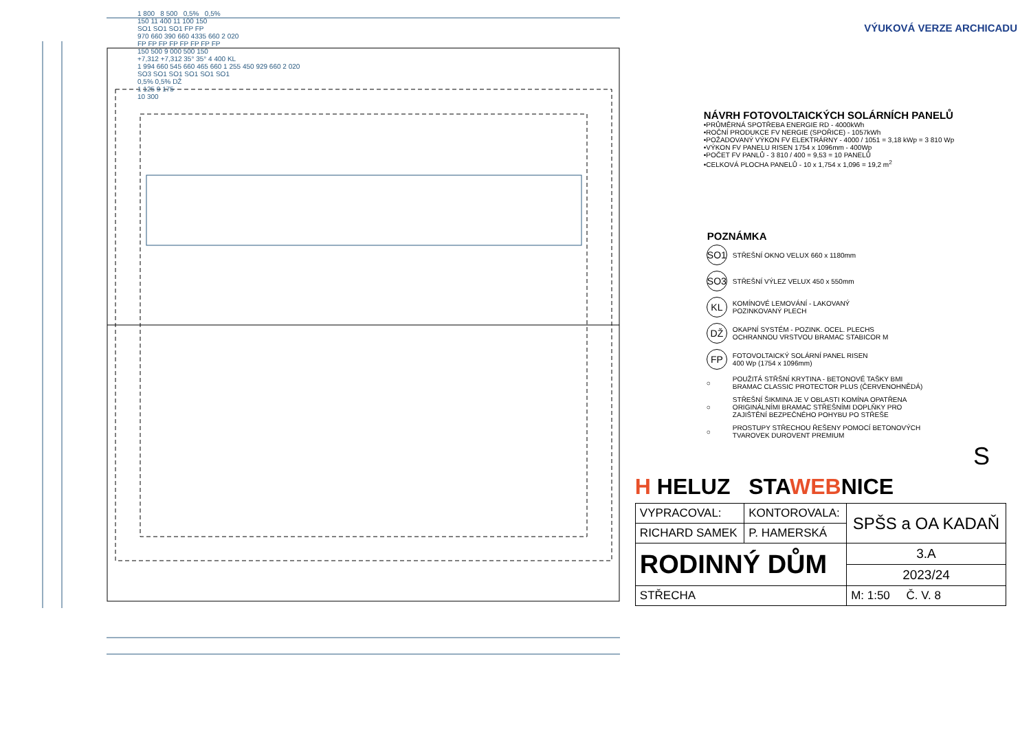1 800 8 500 0,5% 0,5%
150 11 400 11 100 150
SO1 SO1 SO1 FP FP
970 660 390 660 4335 660 2 020
FP FP FP FP FP FP FP FP
150 500 9 000 500 150
+7,312 +7,312 35° 35° 4 400 KL
1 994 660 545 660 465 660 1 255 450 929 660 2 020
SO3 SO1 SO1 SO1 SO1 SO1
0,5% 0,5% DŽ
1 125 9 175
10 300
VÝUKOVÁ VERZE ARCHICADU
NÁVRH FOTOVOLTAICKÝCH SOLÁRNÍCH PANELŮ
•PRŮMĚRNÁ SPOTŘEBA ENERGIE RD - 4000kWh
•ROČNÍ PRODUKCE FV NERGIE (SPOŘICE) - 1057kWh
•POŽADOVANÝ VÝKON FV ELEKTRÁRNY - 4000 / 1051 = 3,18 kWp = 3 810 Wp
•VÝKON FV PANELU RISEN 1754 x 1096mm - 400Wp
•POČET FV PANLŮ - 3 810 / 400 = 9,53 = 10 PANELŮ
•CELKOVÁ PLOCHA PANELŮ - 10 x 1,754 x 1,096 = 19,2 m<sup>2</sup>
POZNÁMKA
| SO1 | STŘEŠNÍ OKNO VELUX 660 x 1180mm |
| SO3 | STŘEŠNÍ VÝLEZ VELUX 450 x 550mm |
| KL | KOMÍNOVÉ LEMOVÁNÍ - LAKOVANÝ POZINKOVANÝ PLECH |
| DŽ | OKAPNÍ SYSTÉM - POZINK. OCEL. PLECHS OCHRANNOU VRSTVOU BRAMAC STABICOR M |
| FP | FOTOVOLTAICKÝ SOLÁRNÍ PANEL RISEN 400 Wp (1754 x 1096mm) |
| ○ | POUŽITÁ STŘŠNÍ KRYTINA - BETONOVÉ TAŠKY BMI BRAMAC CLASSIC PROTECTOR PLUS (ČERVENOHNĚDÁ) |
| ○ | STŘEŠNÍ ŠIKMINA JE V OBLASTI KOMÍNA OPATŘENA ORIGINÁLNÍMI BRAMAC STŘEŠNÍMI DOPLŇKY PRO ZAJIŠTĚNÍ BEZPEČNÉHO POHYBU PO STŘEŠE |
| ○ | PROSTUPY STŘECHOU ŘEŠENY POMOCÍ BETONOVÝCH TVAROVEK DUROVENT PREMIUM |
S
H HELUZ STAWEBNICE
| VYPRACOVAL: | KONTOROVALA: | SPŠS a OA KADAŇ |
| RICHARD SAMEK | P. HAMERSKÁ | |
| RODINNÝ DŮM | | 3.A |
| | | 2023/24 |
| STŘECHA | | M: 1:50 Č. V. 8 |